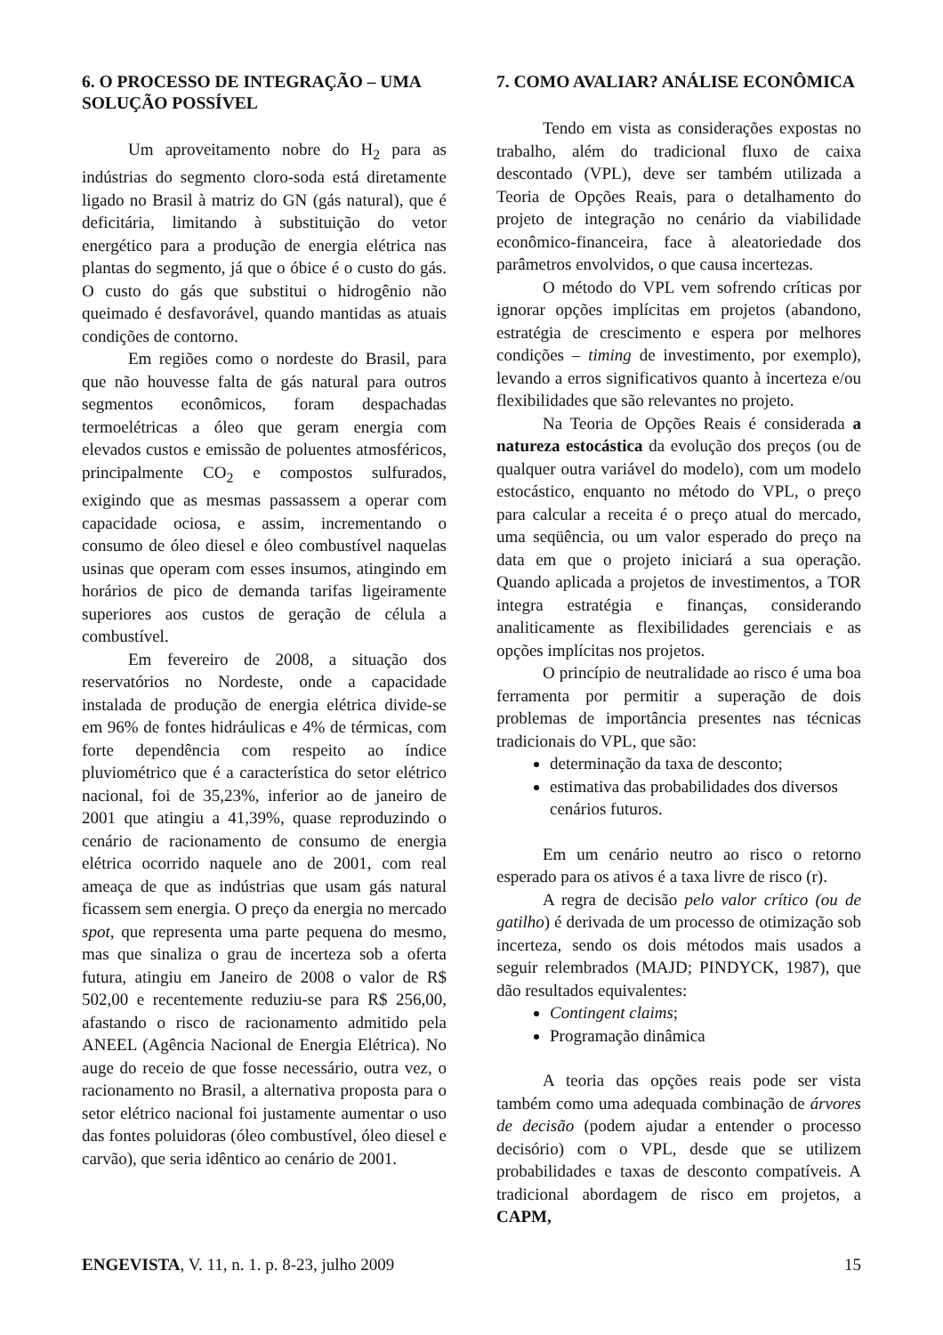6. O PROCESSO DE INTEGRAÇÃO – UMA SOLUÇÃO POSSÍVEL
Um aproveitamento nobre do H<sub>2</sub> para as indústrias do segmento cloro-soda está diretamente ligado no Brasil à matriz do GN (gás natural), que é deficitária, limitando à substituição do vetor energético para a produção de energia elétrica nas plantas do segmento, já que o óbice é o custo do gás. O custo do gás que substitui o hidrogênio não queimado é desfavorável, quando mantidas as atuais condições de contorno.
Em regiões como o nordeste do Brasil, para que não houvesse falta de gás natural para outros segmentos econômicos, foram despachadas termoelétricas a óleo que geram energia com elevados custos e emissão de poluentes atmosféricos, principalmente CO<sub>2</sub> e compostos sulfurados, exigindo que as mesmas passassem a operar com capacidade ociosa, e assim, incrementando o consumo de óleo diesel e óleo combustível naquelas usinas que operam com esses insumos, atingindo em horários de pico de demanda tarifas ligeiramente superiores aos custos de geração de célula a combustível.
Em fevereiro de 2008, a situação dos reservatórios no Nordeste, onde a capacidade instalada de produção de energia elétrica divide-se em 96% de fontes hidráulicas e 4% de térmicas, com forte dependência com respeito ao índice pluviométrico que é a característica do setor elétrico nacional, foi de 35,23%, inferior ao de janeiro de 2001 que atingiu a 41,39%, quase reproduzindo o cenário de racionamento de consumo de energia elétrica ocorrido naquele ano de 2001, com real ameaça de que as indústrias que usam gás natural ficassem sem energia. O preço da energia no mercado spot, que representa uma parte pequena do mesmo, mas que sinaliza o grau de incerteza sob a oferta futura, atingiu em Janeiro de 2008 o valor de R$ 502,00 e recentemente reduziu-se para R$ 256,00, afastando o risco de racionamento admitido pela ANEEL (Agência Nacional de Energia Elétrica). No auge do receio de que fosse necessário, outra vez, o racionamento no Brasil, a alternativa proposta para o setor elétrico nacional foi justamente aumentar o uso das fontes poluidoras (óleo combustível, óleo diesel e carvão), que seria idêntico ao cenário de 2001.
7. COMO AVALIAR? ANÁLISE ECONÔMICA
Tendo em vista as considerações expostas no trabalho, além do tradicional fluxo de caixa descontado (VPL), deve ser também utilizada a Teoria de Opções Reais, para o detalhamento do projeto de integração no cenário da viabilidade econômico-financeira, face à aleatoriedade dos parâmetros envolvidos, o que causa incertezas.
O método do VPL vem sofrendo críticas por ignorar opções implícitas em projetos (abandono, estratégia de crescimento e espera por melhores condições – timing de investimento, por exemplo), levando a erros significativos quanto à incerteza e/ou flexibilidades que são relevantes no projeto.
Na Teoria de Opções Reais é considerada a natureza estocástica da evolução dos preços (ou de qualquer outra variável do modelo), com um modelo estocástico, enquanto no método do VPL, o preço para calcular a receita é o preço atual do mercado, uma seqüência, ou um valor esperado do preço na data em que o projeto iniciará a sua operação. Quando aplicada a projetos de investimentos, a TOR integra estratégia e finanças, considerando analiticamente as flexibilidades gerenciais e as opções implícitas nos projetos.
O princípio de neutralidade ao risco é uma boa ferramenta por permitir a superação de dois problemas de importância presentes nas técnicas tradicionais do VPL, que são:
determinação da taxa de desconto;
estimativa das probabilidades dos diversos cenários futuros.
Em um cenário neutro ao risco o retorno esperado para os ativos é a taxa livre de risco (r).
A regra de decisão pelo valor crítico (ou de gatilho) é derivada de um processo de otimização sob incerteza, sendo os dois métodos mais usados a seguir relembrados (MAJD; PINDYCK, 1987), que dão resultados equivalentes:
Contingent claims;
Programação dinâmica
A teoria das opções reais pode ser vista também como uma adequada combinação de árvores de decisão (podem ajudar a entender o processo decisório) com o VPL, desde que se utilizem probabilidades e taxas de desconto compatíveis. A tradicional abordagem de risco em projetos, a CAPM,
ENGEVISTA, V. 11, n. 1. p. 8-23, julho 2009 15